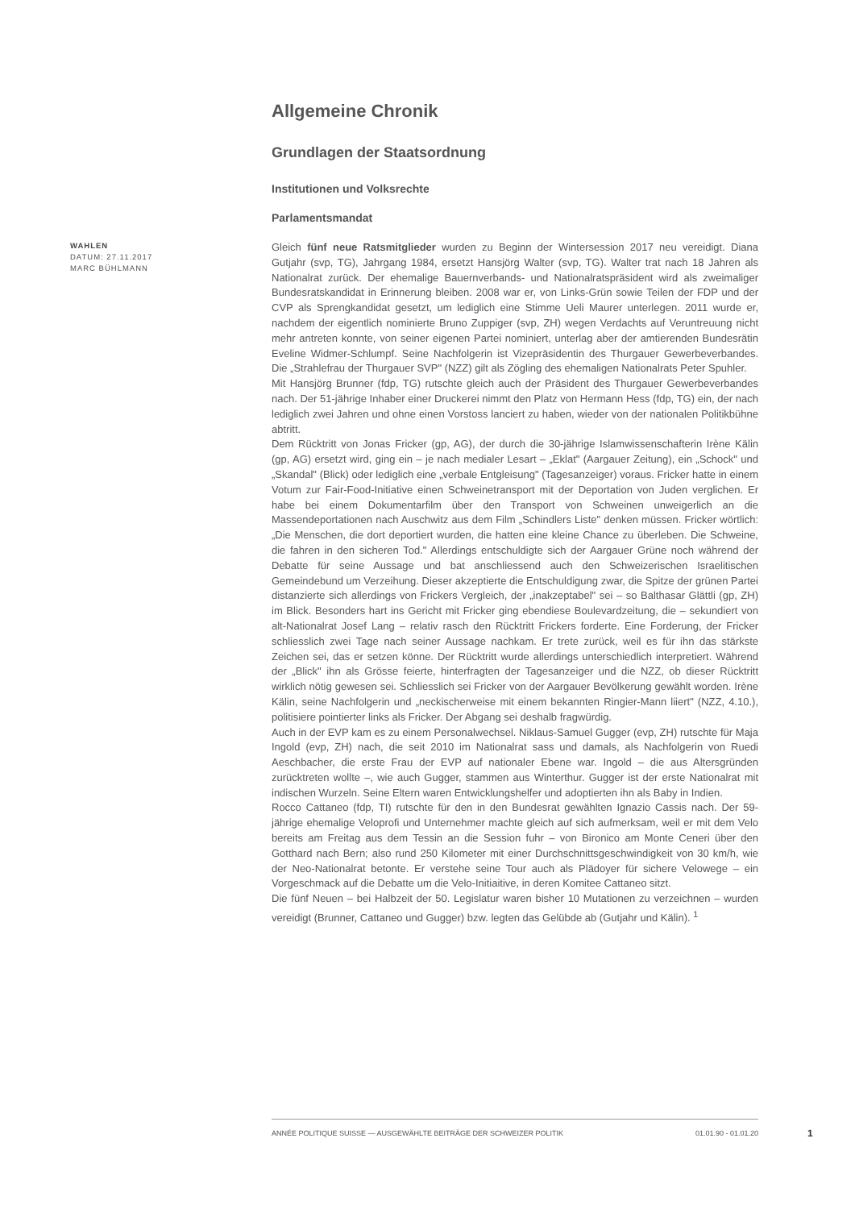Allgemeine Chronik
Grundlagen der Staatsordnung
Institutionen und Volksrechte
Parlamentsmandat
WAHLEN
DATUM: 27.11.2017
MARC BÜHLMANN
Gleich fünf neue Ratsmitglieder wurden zu Beginn der Wintersession 2017 neu vereidigt. Diana Gutjahr (svp, TG), Jahrgang 1984, ersetzt Hansjörg Walter (svp, TG). Walter trat nach 18 Jahren als Nationalrat zurück. Der ehemalige Bauernverbands- und Nationalratspräsident wird als zweimaliger Bundesratskandidat in Erinnerung bleiben. 2008 war er, von Links-Grün sowie Teilen der FDP und der CVP als Sprengkandidat gesetzt, um lediglich eine Stimme Ueli Maurer unterlegen. 2011 wurde er, nachdem der eigentlich nominierte Bruno Zuppiger (svp, ZH) wegen Verdachts auf Veruntreuung nicht mehr antreten konnte, von seiner eigenen Partei nominiert, unterlag aber der amtierenden Bundesrätin Eveline Widmer-Schlumpf. Seine Nachfolgerin ist Vizepräsidentin des Thurgauer Gewerbeverbandes. Die „Strahlefrau der Thurgauer SVP" (NZZ) gilt als Zögling des ehemaligen Nationalrats Peter Spuhler.
Mit Hansjörg Brunner (fdp, TG) rutschte gleich auch der Präsident des Thurgauer Gewerbeverbandes nach. Der 51-jährige Inhaber einer Druckerei nimmt den Platz von Hermann Hess (fdp, TG) ein, der nach lediglich zwei Jahren und ohne einen Vorstoss lanciert zu haben, wieder von der nationalen Politikbühne abtritt.
Dem Rücktritt von Jonas Fricker (gp, AG), der durch die 30-jährige Islamwissenschafterin Irène Kälin (gp, AG) ersetzt wird, ging ein – je nach medialer Lesart – „Eklat" (Aargauer Zeitung), ein „Schock" und „Skandal" (Blick) oder lediglich eine „verbale Entgleisung" (Tagesanzeiger) voraus. Fricker hatte in einem Votum zur Fair-Food-Initiative einen Schweinetransport mit der Deportation von Juden verglichen. Er habe bei einem Dokumentarfilm über den Transport von Schweinen unweigerlich an die Massendeportationen nach Auschwitz aus dem Film „Schindlers Liste" denken müssen. Fricker wörtlich: „Die Menschen, die dort deportiert wurden, die hatten eine kleine Chance zu überleben. Die Schweine, die fahren in den sicheren Tod." Allerdings entschuldigte sich der Aargauer Grüne noch während der Debatte für seine Aussage und bat anschliessend auch den Schweizerischen Israelitischen Gemeindebund um Verzeihung. Dieser akzeptierte die Entschuldigung zwar, die Spitze der grünen Partei distanzierte sich allerdings von Frickers Vergleich, der „inakzeptabel" sei – so Balthasar Glättli (gp, ZH) im Blick. Besonders hart ins Gericht mit Fricker ging ebendiese Boulevardzeitung, die – sekundiert von alt-Nationalrat Josef Lang – relativ rasch den Rücktritt Frickers forderte. Eine Forderung, der Fricker schliesslich zwei Tage nach seiner Aussage nachkam. Er trete zurück, weil es für ihn das stärkste Zeichen sei, das er setzen könne. Der Rücktritt wurde allerdings unterschiedlich interpretiert. Während der „Blick" ihn als Grösse feierte, hinterfragten der Tagesanzeiger und die NZZ, ob dieser Rücktritt wirklich nötig gewesen sei. Schliesslich sei Fricker von der Aargauer Bevölkerung gewählt worden. Irène Kälin, seine Nachfolgerin und „neckischerweise mit einem bekannten Ringier-Mann liiert" (NZZ, 4.10.), politisiere pointierter links als Fricker. Der Abgang sei deshalb fragwürdig.
Auch in der EVP kam es zu einem Personalwechsel. Niklaus-Samuel Gugger (evp, ZH) rutschte für Maja Ingold (evp, ZH) nach, die seit 2010 im Nationalrat sass und damals, als Nachfolgerin von Ruedi Aeschbacher, die erste Frau der EVP auf nationaler Ebene war. Ingold – die aus Altersgründen zurücktreten wollte –, wie auch Gugger, stammen aus Winterthur. Gugger ist der erste Nationalrat mit indischen Wurzeln. Seine Eltern waren Entwicklungshelfer und adoptierten ihn als Baby in Indien.
Rocco Cattaneo (fdp, TI) rutschte für den in den Bundesrat gewählten Ignazio Cassis nach. Der 59-jährige ehemalige Veloprofi und Unternehmer machte gleich auf sich aufmerksam, weil er mit dem Velo bereits am Freitag aus dem Tessin an die Session fuhr – von Bironico am Monte Ceneri über den Gotthard nach Bern; also rund 250 Kilometer mit einer Durchschnittsgeschwindigkeit von 30 km/h, wie der Neo-Nationalrat betonte. Er verstehe seine Tour auch als Plädoyer für sichere Velowege – ein Vorgeschmack auf die Debatte um die Velo-Initiaitive, in deren Komitee Cattaneo sitzt.
Die fünf Neuen – bei Halbzeit der 50. Legislatur waren bisher 10 Mutationen zu verzeichnen – wurden vereidigt (Brunner, Cattaneo und Gugger) bzw. legten das Gelübde ab (Gutjahr und Kälin). <sup>1</sup>
ANNÉE POLITIQUE SUISSE — AUSGEWÄHLTE BEITRÄGE DER SCHWEIZER POLITIK 01.01.90 - 01.01.20
1